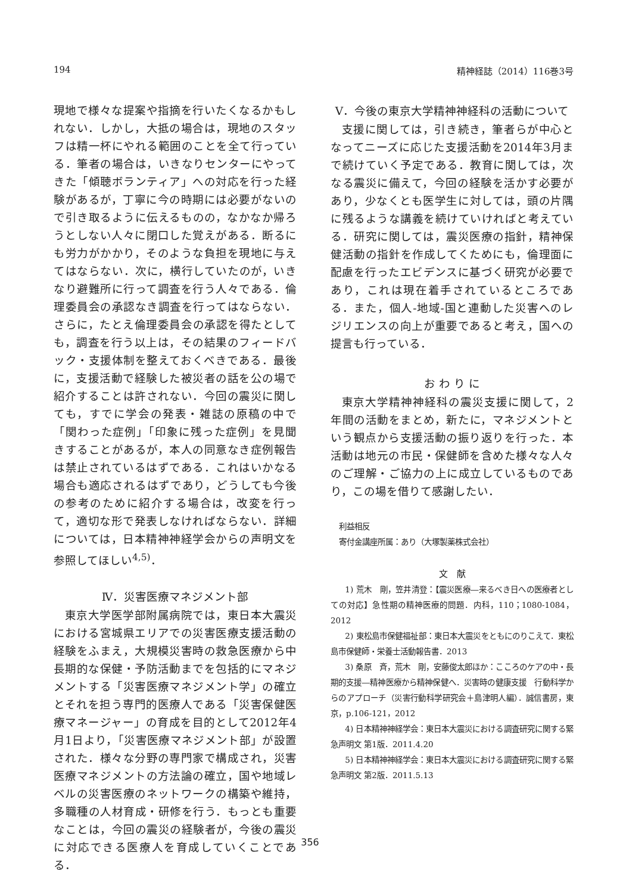194 精神経誌（2014）116巻3号
現地で様々な提案や指摘を行いたくなるかもしれない．しかし，大抵の場合は，現地のスタッフは精一杯にやれる範囲のことを全て行っている．筆者の場合は，いきなりセンターにやってきた「傾聴ボランティア」への対応を行った経験があるが，丁寧に今の時期には必要がないので引き取るように伝えるものの，なかなか帰ろうとしない人々に閉口した覚えがある．断るにも労力がかかり，そのような負担を現地に与えてはならない．次に，横行していたのが，いきなり避難所に行って調査を行う人々である．倫理委員会の承認なき調査を行ってはならない．さらに，たとえ倫理委員会の承認を得たとしても，調査を行う以上は，その結果のフィードバック・支援体制を整えておくべきである．最後に，支援活動で経験した被災者の話を公の場で紹介することは許されない．今回の震災に関しても，すでに学会の発表・雑誌の原稿の中で「関わった症例」「印象に残った症例」を見聞きすることがあるが，本人の同意なき症例報告は禁止されているはずである．これはいかなる場合も適応されるはずであり，どうしても今後の参考のために紹介する場合は，改変を行って，適切な形で発表しなければならない．詳細については，日本精神神経学会からの声明文を参照してほしい<sup>4,5)</sup>．
Ⅳ．災害医療マネジメント部
東京大学医学部附属病院では，東日本大震災における宮城県エリアでの災害医療支援活動の経験をふまえ，大規模災害時の救急医療から中長期的な保健・予防活動までを包括的にマネジメントする「災害医療マネジメント学」の確立とそれを担う専門的医療人である「災害保健医療マネージャー」の育成を目的として2012年4月1日より，「災害医療マネジメント部」が設置された．様々な分野の専門家で構成され，災害医療マネジメントの方法論の確立，国や地域レベルの災害医療のネットワークの構築や維持，多職種の人材育成・研修を行う．もっとも重要なことは，今回の震災の経験者が，今後の震災に対応できる医療人を育成していくことである．
Ⅴ．今後の東京大学精神神経科の活動について
支援に関しては，引き続き，筆者らが中心となってニーズに応じた支援活動を2014年3月まで続けていく予定である．教育に関しては，次なる震災に備えて，今回の経験を活かす必要があり，少なくとも医学生に対しては，頭の片隅に残るような講義を続けていければと考えている．研究に関しては，震災医療の指針，精神保健活動の指針を作成してくためにも，倫理面に配慮を行ったエビデンスに基づく研究が必要であり，これは現在着手されているところである．また，個人-地域-国と連動した災害へのレジリエンスの向上が重要であると考え，国への提言も行っている．
お わ り に
東京大学精神神経科の震災支援に関して，2年間の活動をまとめ，新たに，マネジメントという観点から支援活動の振り返りを行った．本活動は地元の市民・保健師を含めた様々な人々のご理解・ご協力の上に成立しているものであり，この場を借りて感謝したい．
利益相反
寄付金講座所属：あり（大塚製薬株式会社）
文　献
1) 荒木　剛，笠井清登：【震災医療―来るべき日への医療者としての対応】急性期の精神医療的問題．内科，110；1080-1084，2012
2) 東松島市保健福祉部：東日本大震災をともにのりこえて．東松島市保健師・栄養士活動報告書．2013
3) 桑原　斉，荒木　剛，安藤俊太郎ほか：こころのケアの中・長期的支援―精神医療から精神保健へ．災害時の健康支援　行動科学からのアプローチ（災害行動科学研究会＋島津明人編）．誠信書房，東京，p.106-121，2012
4) 日本精神神経学会：東日本大震災における調査研究に関する緊急声明文 第1版．2011.4.20
5) 日本精神神経学会：東日本大震災における調査研究に関する緊急声明文 第2版．2011.5.13
356